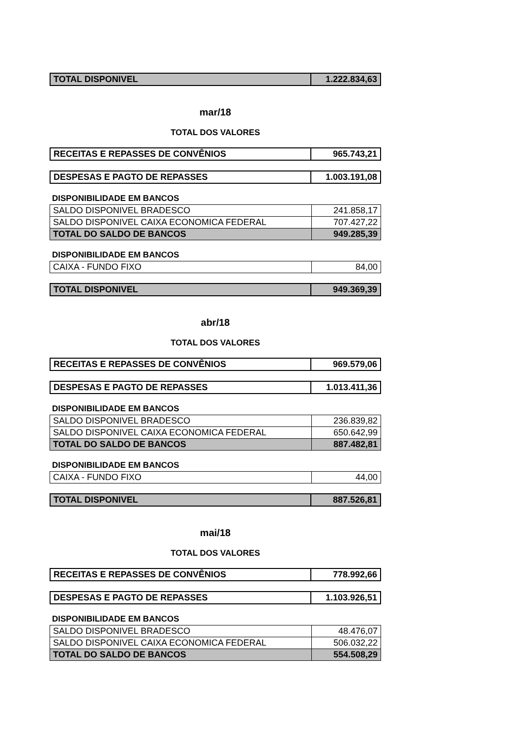| TOTAL DISPONIVEL | 1.222.834,63 |
mar/18
TOTAL DOS VALORES
| RECEITAS E REPASSES DE CONVÊNIOS | 965.743,21 |
| DESPESAS E PAGTO DE REPASSES | 1.003.191,08 |
DISPONIBILIDADE EM BANCOS
| SALDO DISPONIVEL BRADESCO | 241.858,17 |
| SALDO DISPONIVEL CAIXA ECONOMICA FEDERAL | 707.427,22 |
| TOTAL DO SALDO DE BANCOS | 949.285,39 |
DISPONIBILIDADE EM BANCOS
| CAIXA - FUNDO FIXO | 84,00 |
| TOTAL DISPONIVEL | 949.369,39 |
abr/18
TOTAL DOS VALORES
| RECEITAS E REPASSES DE CONVÊNIOS | 969.579,06 |
| DESPESAS E PAGTO DE REPASSES | 1.013.411,36 |
DISPONIBILIDADE EM BANCOS
| SALDO DISPONIVEL BRADESCO | 236.839,82 |
| SALDO DISPONIVEL CAIXA ECONOMICA FEDERAL | 650.642,99 |
| TOTAL DO SALDO DE BANCOS | 887.482,81 |
DISPONIBILIDADE EM BANCOS
| CAIXA - FUNDO FIXO | 44,00 |
| TOTAL DISPONIVEL | 887.526,81 |
mai/18
TOTAL DOS VALORES
| RECEITAS E REPASSES DE CONVÊNIOS | 778.992,66 |
| DESPESAS E PAGTO DE REPASSES | 1.103.926,51 |
DISPONIBILIDADE EM BANCOS
| SALDO DISPONIVEL BRADESCO | 48.476,07 |
| SALDO DISPONIVEL CAIXA ECONOMICA FEDERAL | 506.032,22 |
| TOTAL DO SALDO DE BANCOS | 554.508,29 |